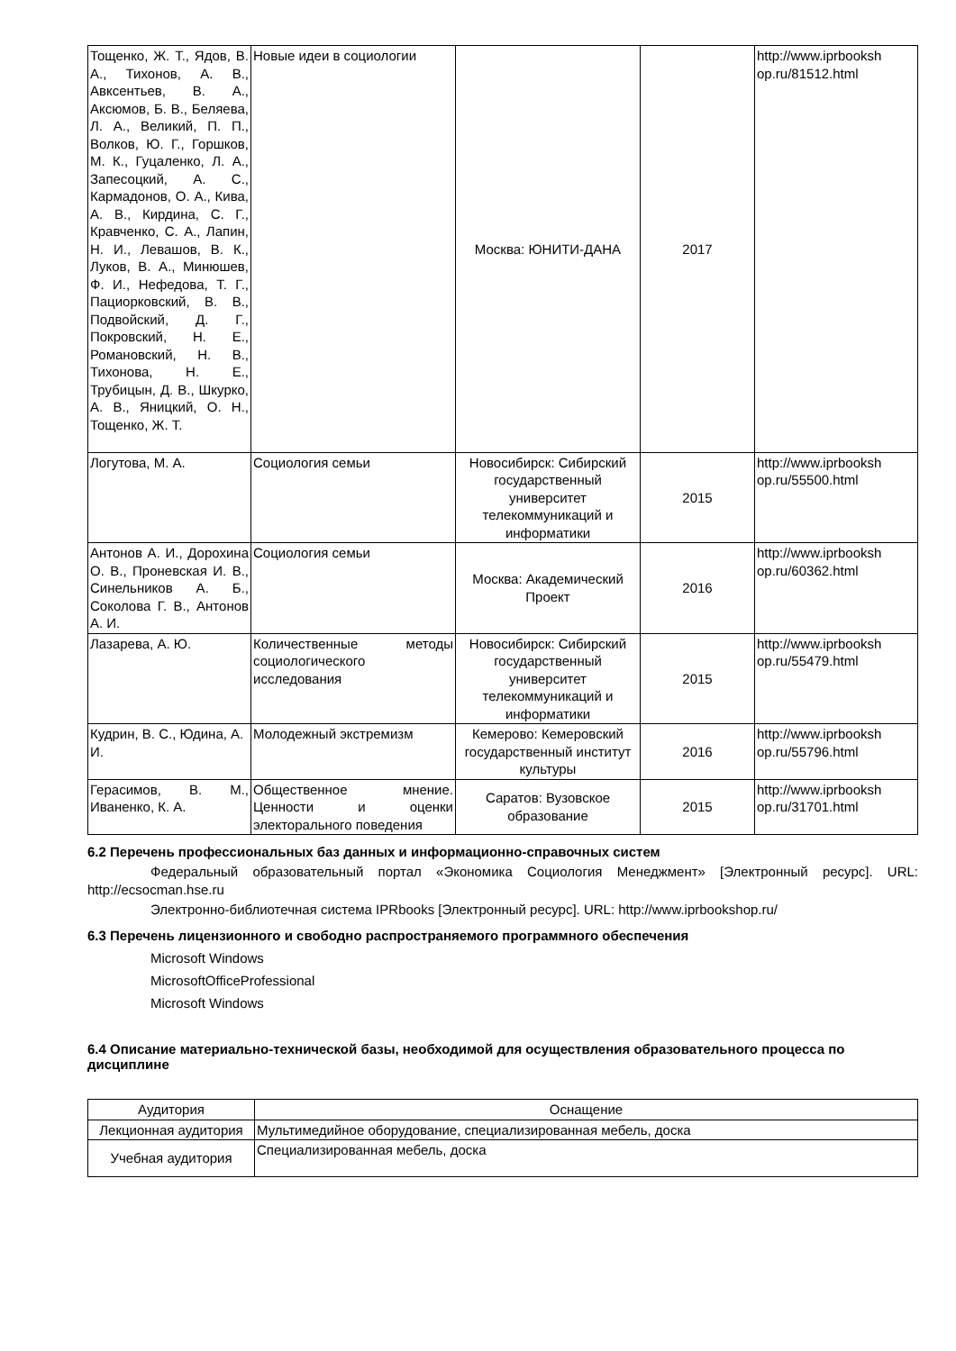| Тощенко, Ж. Т., Ядов, В. А., Тихонов, А. В., Авксентьев, В. А., Аксюмов, Б. В., Беляева, Л. А., Великий, П. П., Волков, Ю. Г., Горшков, М. К., Гуцаленко, Л. А., Запесоцкий, А. С., Кармадонов, О. А., Кива, А. В., Кирдина, С. Г., Кравченко, С. А., Лапин, Н. И., Левашов, В. К., Луков, В. А., Минюшев, Ф. И., Нефедова, Т. Г., Пациорковский, В. В., Подвойский, Д. Г., Покровский, Н. Е., Романовский, Н. В., Тихонова, Н. Е., Трубицын, Д. В., Шкурко, А. В., Яницкий, О. Н., Тощенко, Ж. Т. | Новые идеи в социологии | Москва: ЮНИТИ-ДАНА | 2017 | http://www.iprbooksh op.ru/81512.html |
| Логутова, М. А. | Социология семьи | Новосибирск: Сибирский государственный университет телекоммуникаций и информатики | 2015 | http://www.iprbooksh op.ru/55500.html |
| Антонов А. И., Дорохина О. В., Проневская И. В., Синельников А. Б., Соколова Г. В., Антонов А. И. | Социология семьи | Москва: Академический Проект | 2016 | http://www.iprbooksh op.ru/60362.html |
| Лазарева, А. Ю. | Количественные методы социологического исследования | Новосибирск: Сибирский государственный университет телекоммуникаций и информатики | 2015 | http://www.iprbooksh op.ru/55479.html |
| Кудрин, В. С., Юдина, А. И. | Молодежный экстремизм | Кемерово: Кемеровский государственный институт культуры | 2016 | http://www.iprbooksh op.ru/55796.html |
| Герасимов, В. М., Иваненко, К. А. | Общественное мнение. Ценности и оценки электорального поведения | Саратов: Вузовское образование | 2015 | http://www.iprbooksh op.ru/31701.html |
6.2 Перечень профессиональных баз данных и информационно-справочных систем
Федеральный образовательный портал «Экономика Социология Менеджмент» [Электронный ресурс]. URL: http://ecsocman.hse.ru
Электронно-библиотечная система IPRbooks [Электронный ресурс]. URL: http://www.iprbookshop.ru/
6.3 Перечень лицензионного и свободно распространяемого программного обеспечения
Microsoft Windows
MicrosoftOfficeProfessional
Microsoft Windows
6.4 Описание материально-технической базы, необходимой для осуществления образовательного процесса по дисциплине
| Аудитория | Оснащение |
| Лекционная аудитория | Мультимедийное оборудование, специализированная мебель, доска |
| Учебная аудитория | Специализированная мебель, доска |